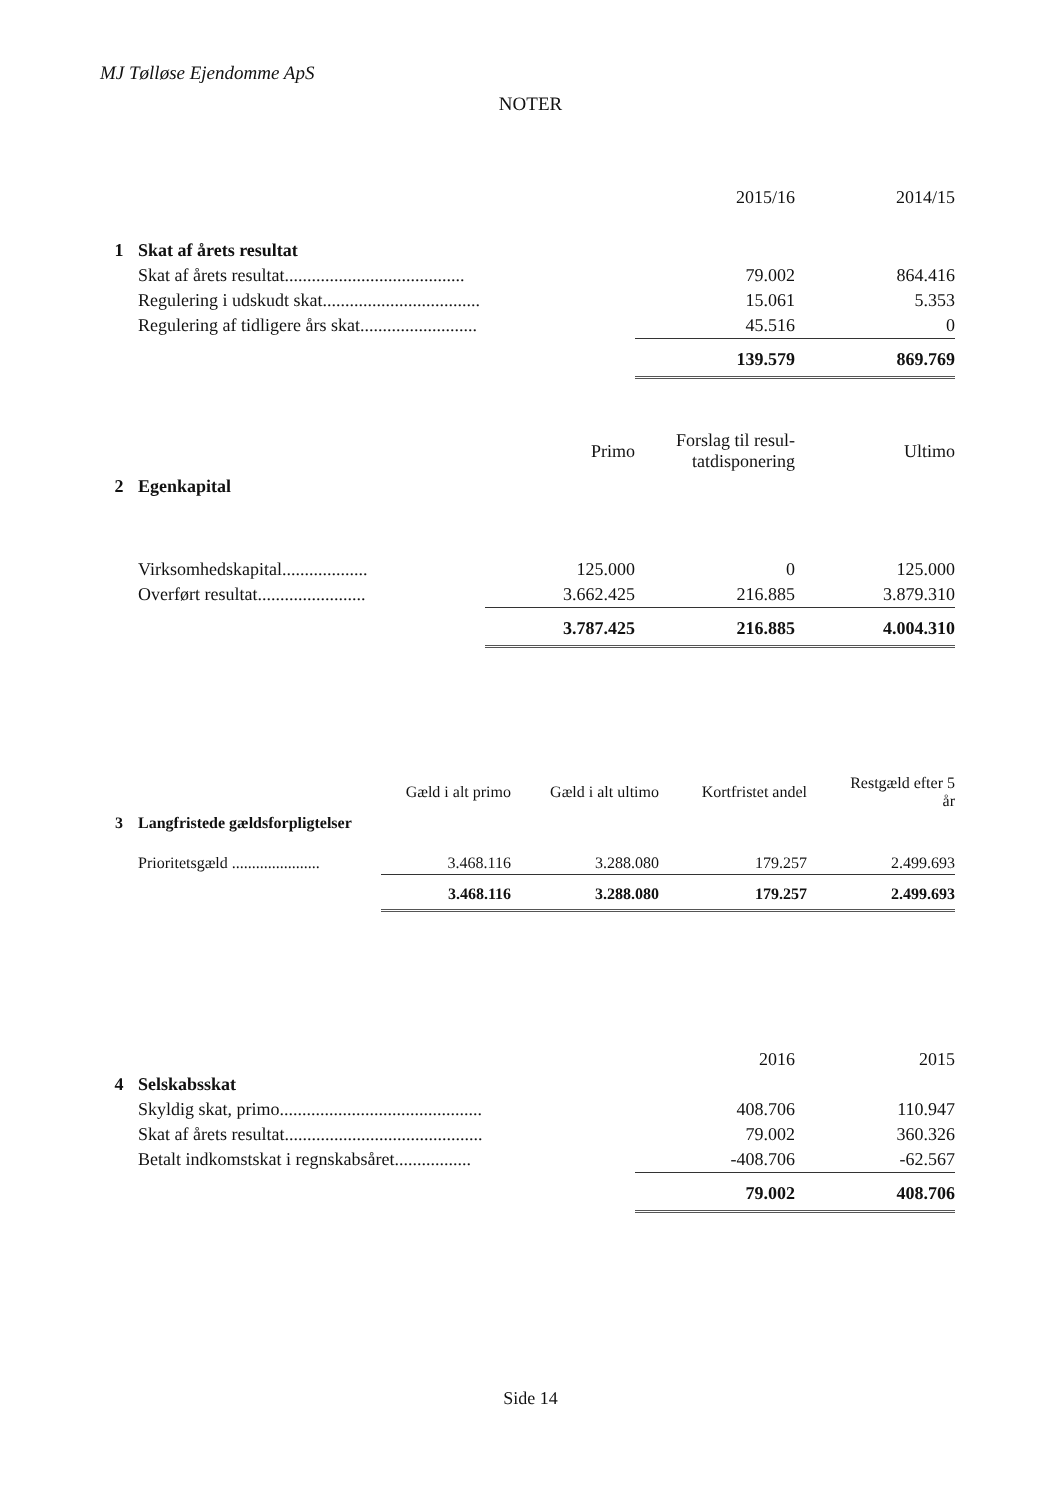MJ Tølløse Ejendomme ApS
NOTER
| | | 2015/16 | 2014/15 |
| --- | --- | --- | --- |
| 1 | Skat af årets resultat | | |
| | Skat af årets resultat........................................ | 79.002 | 864.416 |
| | Regulering i udskudt skat................................... | 15.061 | 5.353 |
| | Regulering af tidligere års skat.......................... | 45.516 | 0 |
| | | 139.579 | 869.769 |
| | | Primo | Forslag til resul- tatdisponering | Ultimo |
| --- | --- | --- | --- | --- |
| 2 | Egenkapital | | | |
| | Virksomhedskapital................... | 125.000 | 0 | 125.000 |
| | Overført resultat........................ | 3.662.425 | 216.885 | 3.879.310 |
| | | 3.787.425 | 216.885 | 4.004.310 |
| | | Gæld i alt primo | Gæld i alt ultimo | Kortfristet andel | Restgæld efter 5 år |
| --- | --- | --- | --- | --- | --- |
| 3 | Langfristede gældsforpligtelser | | | | |
| | Prioritetsgæld ...................... | 3.468.116 | 3.288.080 | 179.257 | 2.499.693 |
| | | 3.468.116 | 3.288.080 | 179.257 | 2.499.693 |
| | | 2016 | 2015 |
| --- | --- | --- | --- |
| 4 | Selskabsskat | | |
| | Skyldig skat, primo............................................. | 408.706 | 110.947 |
| | Skat af årets resultat............................................ | 79.002 | 360.326 |
| | Betalt indkomstskat i regnskabsåret................. | -408.706 | -62.567 |
| | | 79.002 | 408.706 |
Side 14